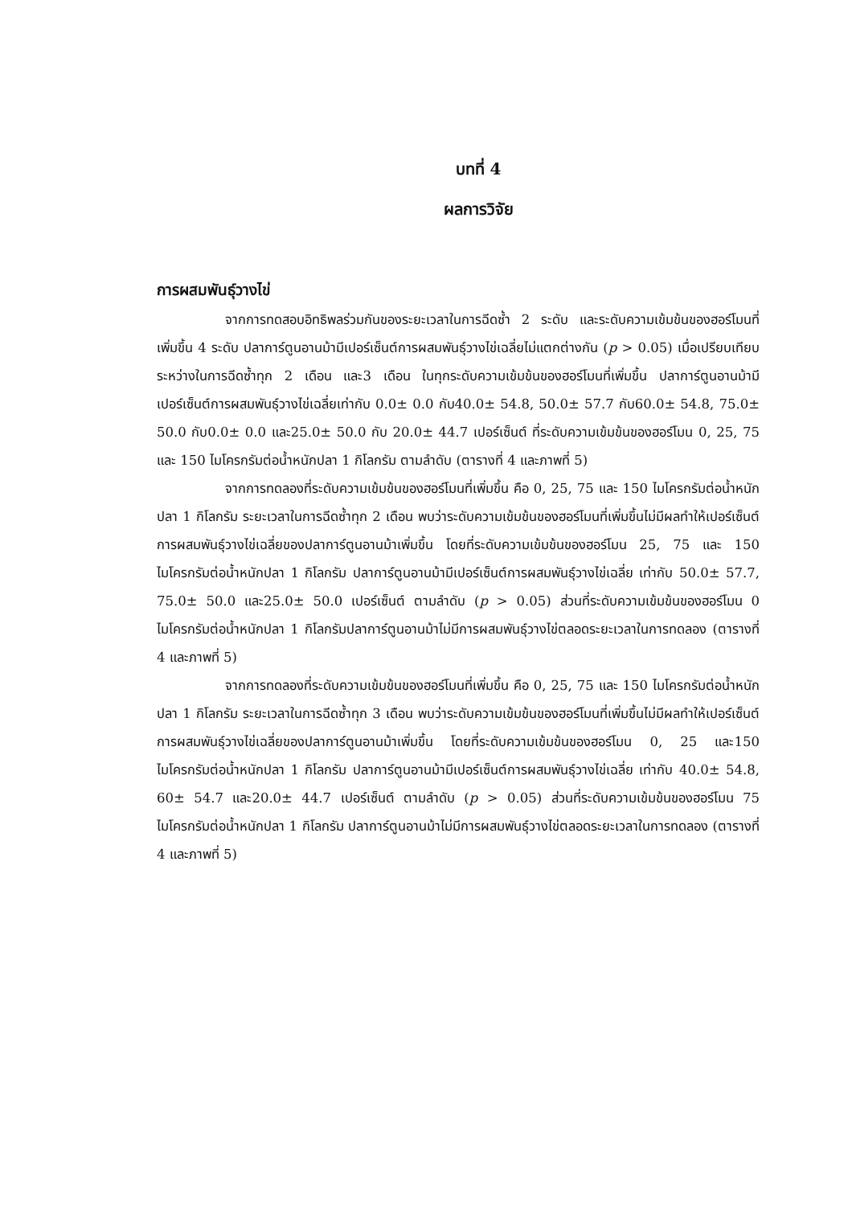บทที่ 4
ผลการวิจัย
การผสมพันธุ์วางไข่
จากการทดสอบอิทธิพลร่วมกันของระยะเวลาในการฉีดซ้ำ 2 ระดับ และระดับความเข้มข้นของฮอร์โมนที่เพิ่มขึ้น 4 ระดับ ปลาการ์ตูนอานม้ามีเปอร์เซ็นต์การผสมพันธุ์วางไข่เฉลี่ยไม่แตกต่างกัน (p > 0.05) เมื่อเปรียบเทียบระหว่างในการฉีดซ้ำทุก 2 เดือน และ3 เดือน ในทุกระดับความเข้มข้นของฮอร์โมนที่เพิ่มขึ้น ปลาการ์ตูนอานม้ามีเปอร์เซ็นต์การผสมพันธุ์วางไข่เฉลี่ยเท่ากับ 0.0± 0.0 กับ40.0± 54.8, 50.0± 57.7 กับ60.0± 54.8, 75.0± 50.0 กับ0.0± 0.0 และ25.0± 50.0 กับ 20.0± 44.7 เปอร์เซ็นต์ ที่ระดับความเข้มข้นของฮอร์โมน 0, 25, 75 และ 150 ไมโครกรัมต่อน้ำหนักปลา 1 กิโลกรัม ตามลำดับ (ตารางที่ 4 และภาพที่ 5)
จากการทดลองที่ระดับความเข้มข้นของฮอร์โมนที่เพิ่มขึ้น คือ 0, 25, 75 และ 150 ไมโครกรัมต่อน้ำหนักปลา 1 กิโลกรัม ระยะเวลาในการฉีดซ้ำทุก 2 เดือน พบว่าระดับความเข้มข้นของฮอร์โมนที่เพิ่มขึ้นไม่มีผลทำให้เปอร์เซ็นต์การผสมพันธุ์วางไข่เฉลี่ยของปลาการ์ตูนอานม้าเพิ่มขึ้น โดยที่ระดับความเข้มข้นของฮอร์โมน 25, 75 และ 150 ไมโครกรัมต่อน้ำหนักปลา 1 กิโลกรัม ปลาการ์ตูนอานม้ามีเปอร์เซ็นต์การผสมพันธุ์วางไข่เฉลี่ย เท่ากับ 50.0± 57.7, 75.0± 50.0 และ25.0± 50.0 เปอร์เซ็นต์ ตามลำดับ (p > 0.05) ส่วนที่ระดับความเข้มข้นของฮอร์โมน 0 ไมโครกรัมต่อน้ำหนักปลา 1 กิโลกรัมปลาการ์ตูนอานม้าไม่มีการผสมพันธุ์วางไข่ตลอดระยะเวลาในการทดลอง (ตารางที่ 4 และภาพที่ 5)
จากการทดลองที่ระดับความเข้มข้นของฮอร์โมนที่เพิ่มขึ้น คือ 0, 25, 75 และ 150 ไมโครกรัมต่อน้ำหนักปลา 1 กิโลกรัม ระยะเวลาในการฉีดซ้ำทุก 3 เดือน พบว่าระดับความเข้มข้นของฮอร์โมนที่เพิ่มขึ้นไม่มีผลทำให้เปอร์เซ็นต์การผสมพันธุ์วางไข่เฉลี่ยของปลาการ์ตูนอานม้าเพิ่มขึ้น โดยที่ระดับความเข้มข้นของฮอร์โมน 0, 25 และ150 ไมโครกรัมต่อน้ำหนักปลา 1 กิโลกรัม ปลาการ์ตูนอานม้ามีเปอร์เซ็นต์การผสมพันธุ์วางไข่เฉลี่ย เท่ากับ 40.0± 54.8, 60± 54.7 และ20.0± 44.7 เปอร์เซ็นต์ ตามลำดับ (p > 0.05) ส่วนที่ระดับความเข้มข้นของฮอร์โมน 75 ไมโครกรัมต่อน้ำหนักปลา 1 กิโลกรัม ปลาการ์ตูนอานม้าไม่มีการผสมพันธุ์วางไข่ตลอดระยะเวลาในการทดลอง (ตารางที่ 4 และภาพที่ 5)